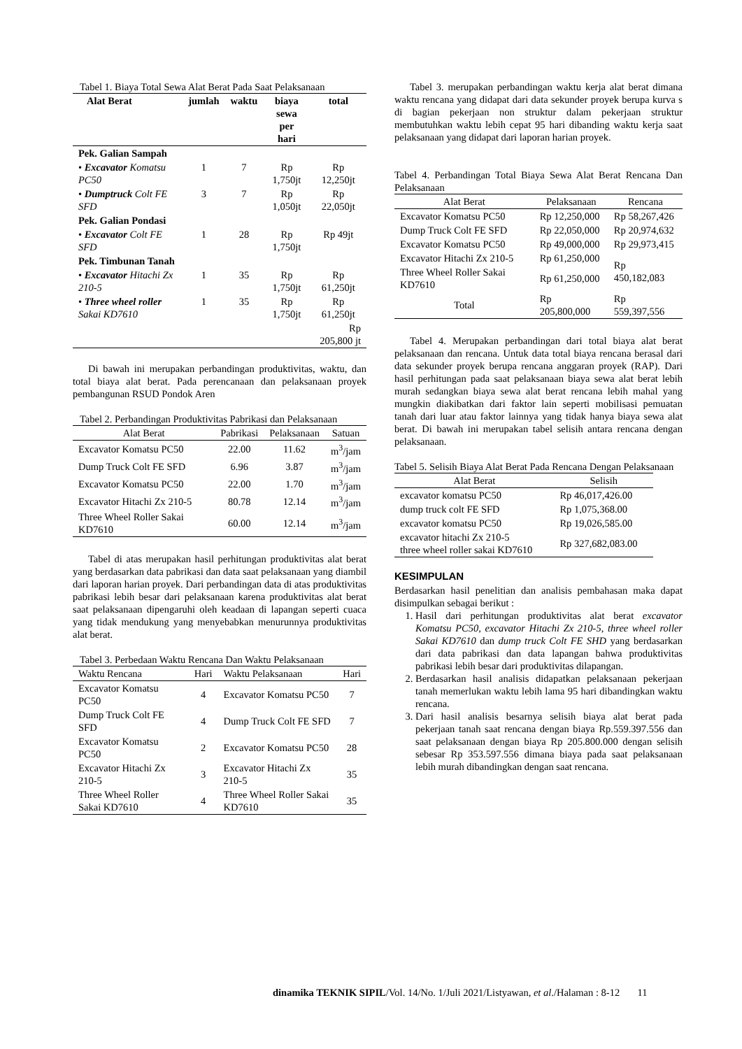Tabel 1. Biaya Total Sewa Alat Berat Pada Saat Pelaksanaan
| Alat Berat | jumlah | waktu | biaya sewa per hari | total |
| --- | --- | --- | --- | --- |
| Pek. Galian Sampah | | | | |
| • Excavator Komatsu PC50 | 1 | 7 | Rp 1,750jt | Rp 12,250jt |
| • Dumptruck Colt FE SFD | 3 | 7 | Rp 1,050jt | Rp 22,050jt |
| Pek. Galian Pondasi | | | | |
| • Excavator Colt FE SFD | 1 | 28 | Rp 1,750jt | Rp 49jt |
| Pek. Timbunan Tanah | | | | |
| • Excavator Hitachi Zx 210-5 | 1 | 35 | Rp 1,750jt | Rp 61,250jt |
| • Three wheel roller Sakai KD7610 | 1 | 35 | Rp 1,750jt | Rp 61,250jt |
| | | | | Rp 205,800 jt |
Di bawah ini merupakan perbandingan produktivitas, waktu, dan total biaya alat berat. Pada perencanaan dan pelaksanaan proyek pembangunan RSUD Pondok Aren
Tabel 2. Perbandingan Produktivitas Pabrikasi dan Pelaksanaan
| Alat Berat | Pabrikasi | Pelaksanaan | Satuan |
| --- | --- | --- | --- |
| Excavator Komatsu PC50 | 22.00 | 11.62 | m<sup>3</sup>/jam |
| Dump Truck Colt FE SFD | 6.96 | 3.87 | m<sup>3</sup>/jam |
| Excavator Komatsu PC50 | 22.00 | 1.70 | m<sup>3</sup>/jam |
| Excavator Hitachi Zx 210-5 | 80.78 | 12.14 | m<sup>3</sup>/jam |
| Three Wheel Roller Sakai KD7610 | 60.00 | 12.14 | m<sup>3</sup>/jam |
Tabel di atas merupakan hasil perhitungan produktivitas alat berat yang berdasarkan data pabrikasi dan data saat pelaksanaan yang diambil dari laporan harian proyek. Dari perbandingan data di atas produktivitas pabrikasi lebih besar dari pelaksanaan karena produktivitas alat berat saat pelaksanaan dipengaruhi oleh keadaan di lapangan seperti cuaca yang tidak mendukung yang menyebabkan menurunnya produktivitas alat berat.
Tabel 3. Perbedaan Waktu Rencana Dan Waktu Pelaksanaan
| Waktu Rencana | Hari | Waktu Pelaksanaan | Hari |
| --- | --- | --- | --- |
| Excavator Komatsu PC50 | 4 | Excavator Komatsu PC50 | 7 |
| Dump Truck Colt FE SFD | 4 | Dump Truck Colt FE SFD | 7 |
| Excavator Komatsu PC50 | 2 | Excavator Komatsu PC50 | 28 |
| Excavator Hitachi Zx 210-5 | 3 | Excavator Hitachi Zx 210-5 | 35 |
| Three Wheel Roller Sakai KD7610 | 4 | Three Wheel Roller Sakai KD7610 | 35 |
Tabel 3. merupakan perbandingan waktu kerja alat berat dimana waktu rencana yang didapat dari data sekunder proyek berupa kurva s di bagian pekerjaan non struktur dalam pekerjaan struktur membutuhkan waktu lebih cepat 95 hari dibanding waktu kerja saat pelaksanaan yang didapat dari laporan harian proyek.
Tabel 4. Perbandingan Total Biaya Sewa Alat Berat Rencana Dan Pelaksanaan
| Alat Berat | Pelaksanaan | Rencana |
| --- | --- | --- |
| Excavator Komatsu PC50 | Rp 12,250,000 | Rp 58,267,426 |
| Dump Truck Colt FE SFD | Rp 22,050,000 | Rp 20,974,632 |
| Excavator Komatsu PC50 | Rp 49,000,000 | Rp 29,973,415 |
| Excavator Hitachi Zx 210-5 | Rp 61,250,000 | Rp 450,182,083 |
| Three Wheel Roller Sakai KD7610 | Rp 61,250,000 | |
| Total | Rp 205,800,000 | Rp 559,397,556 |
Tabel 4. Merupakan perbandingan dari total biaya alat berat pelaksanaan dan rencana. Untuk data total biaya rencana berasal dari data sekunder proyek berupa rencana anggaran proyek (RAP). Dari hasil perhitungan pada saat pelaksanaan biaya sewa alat berat lebih murah sedangkan biaya sewa alat berat rencana lebih mahal yang mungkin diakibatkan dari faktor lain seperti mobilisasi pemuatan tanah dari luar atau faktor lainnya yang tidak hanya biaya sewa alat berat. Di bawah ini merupakan tabel selisih antara rencana dengan pelaksanaan.
Tabel 5. Selisih Biaya Alat Berat Pada Rencana Dengan Pelaksanaan
| Alat Berat | Selisih |
| --- | --- |
| excavator komatsu PC50 | Rp 46,017,426.00 |
| dump truck colt FE SFD | Rp 1,075,368.00 |
| excavator komatsu PC50 | Rp 19,026,585.00 |
| excavator hitachi Zx 210-5 three wheel roller sakai KD7610 | Rp 327,682,083.00 |
KESIMPULAN
Berdasarkan hasil penelitian dan analisis pembahasan maka dapat disimpulkan sebagai berikut :
1. Hasil dari perhitungan produktivitas alat berat excavator Komatsu PC50, excavator Hitachi Zx 210-5, three wheel roller Sakai KD7610 dan dump truck Colt FE SHD yang berdasarkan dari data pabrikasi dan data lapangan bahwa produktivitas pabrikasi lebih besar dari produktivitas dilapangan.
2. Berdasarkan hasil analisis didapatkan pelaksanaan pekerjaan tanah memerlukan waktu lebih lama 95 hari dibandingkan waktu rencana.
3. Dari hasil analisis besarnya selisih biaya alat berat pada pekerjaan tanah saat rencana dengan biaya Rp.559.397.556 dan saat pelaksanaan dengan biaya Rp 205.800.000 dengan selisih sebesar Rp 353.597.556 dimana biaya pada saat pelaksanaan lebih murah dibandingkan dengan saat rencana.
dinamika TEKNIK SIPIL/Vol. 14/No. 1/Juli 2021/Listyawan, et al./Halaman : 8-12 11